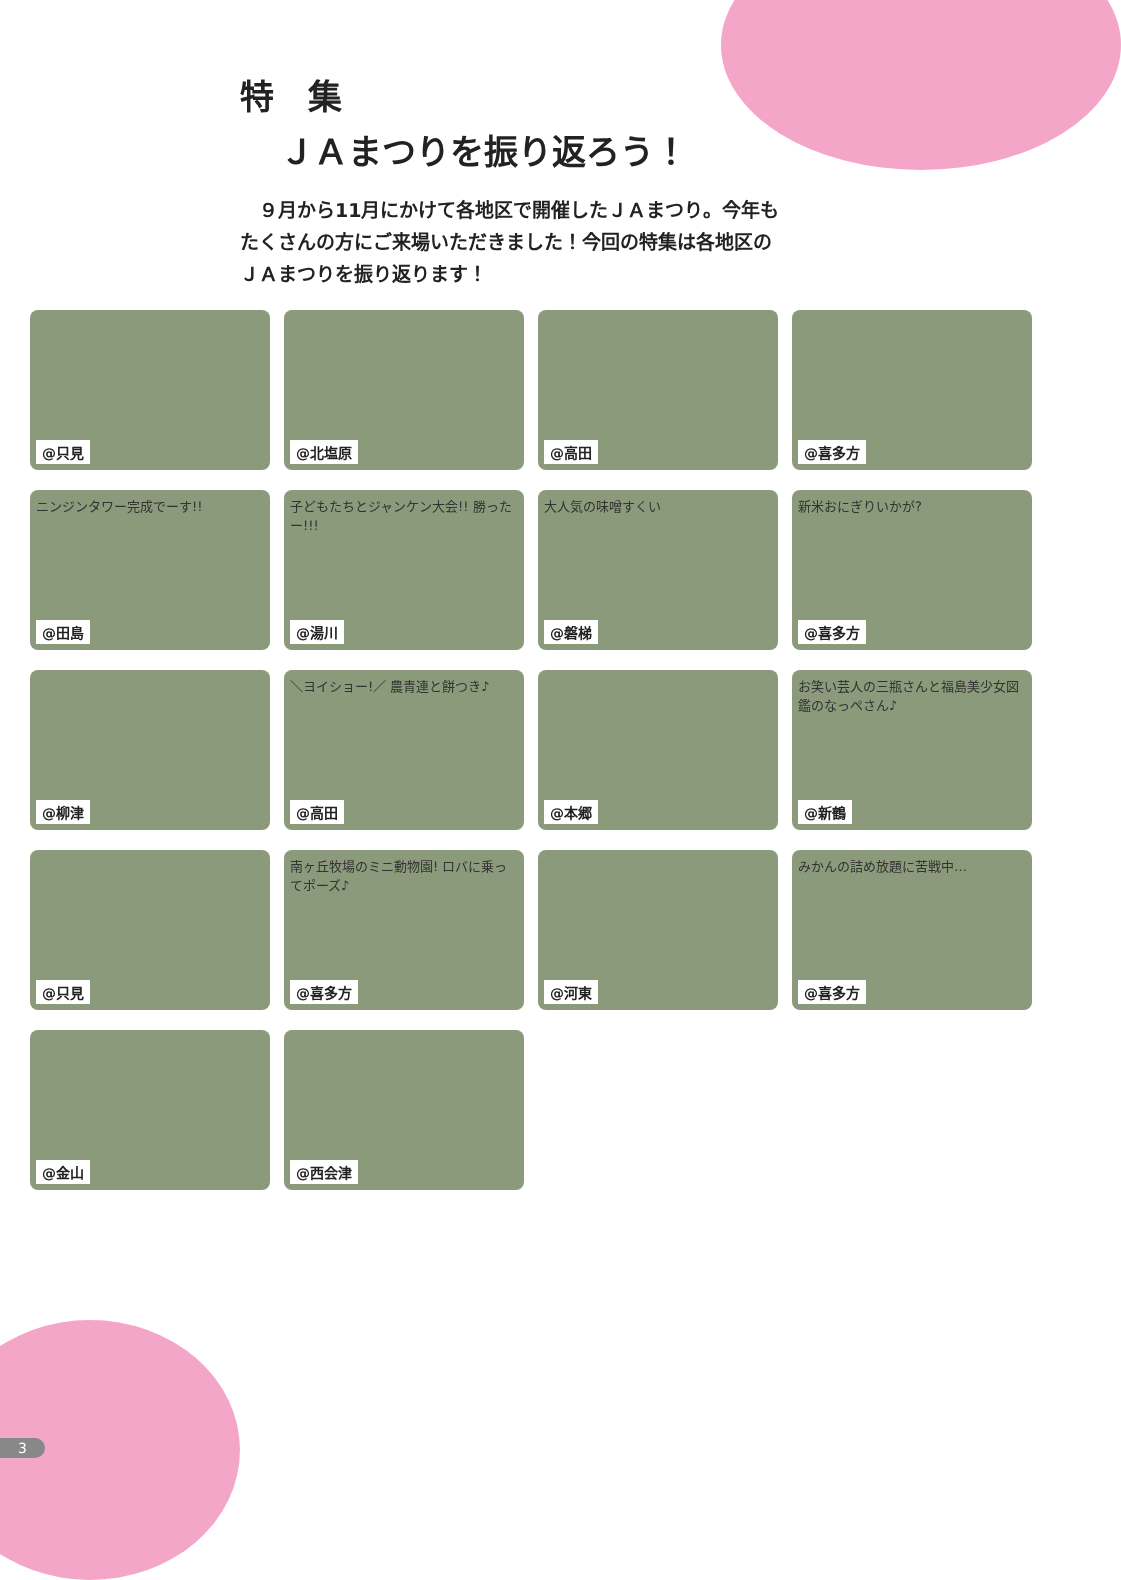特　集
ＪＡまつりを振り返ろう！
　９月から11月にかけて各地区で開催したＪＡまつり。今年もたくさんの方にご来場いただきました！今回の特集は各地区のＪＡまつりを振り返ります！
@只見
@北塩原
@高田
@喜多方
ニンジンタワー完成でーす!!
@田島
子どもたちとジャンケン大会!! 勝ったー!!!
@湯川
大人気の味噌すくい
@磐梯
新米おにぎりいかが?
@喜多方
@柳津
＼ヨイショー!／ 農青連と餅つき♪
@高田
@本郷
お笑い芸人の三瓶さんと福島美少女図鑑のなっぺさん♪
@新鶴
@只見
南ヶ丘牧場のミニ動物園! ロバに乗ってポーズ♪
@喜多方
@河東
みかんの詰め放題に苦戦中…
@喜多方
@金山
@西会津
3